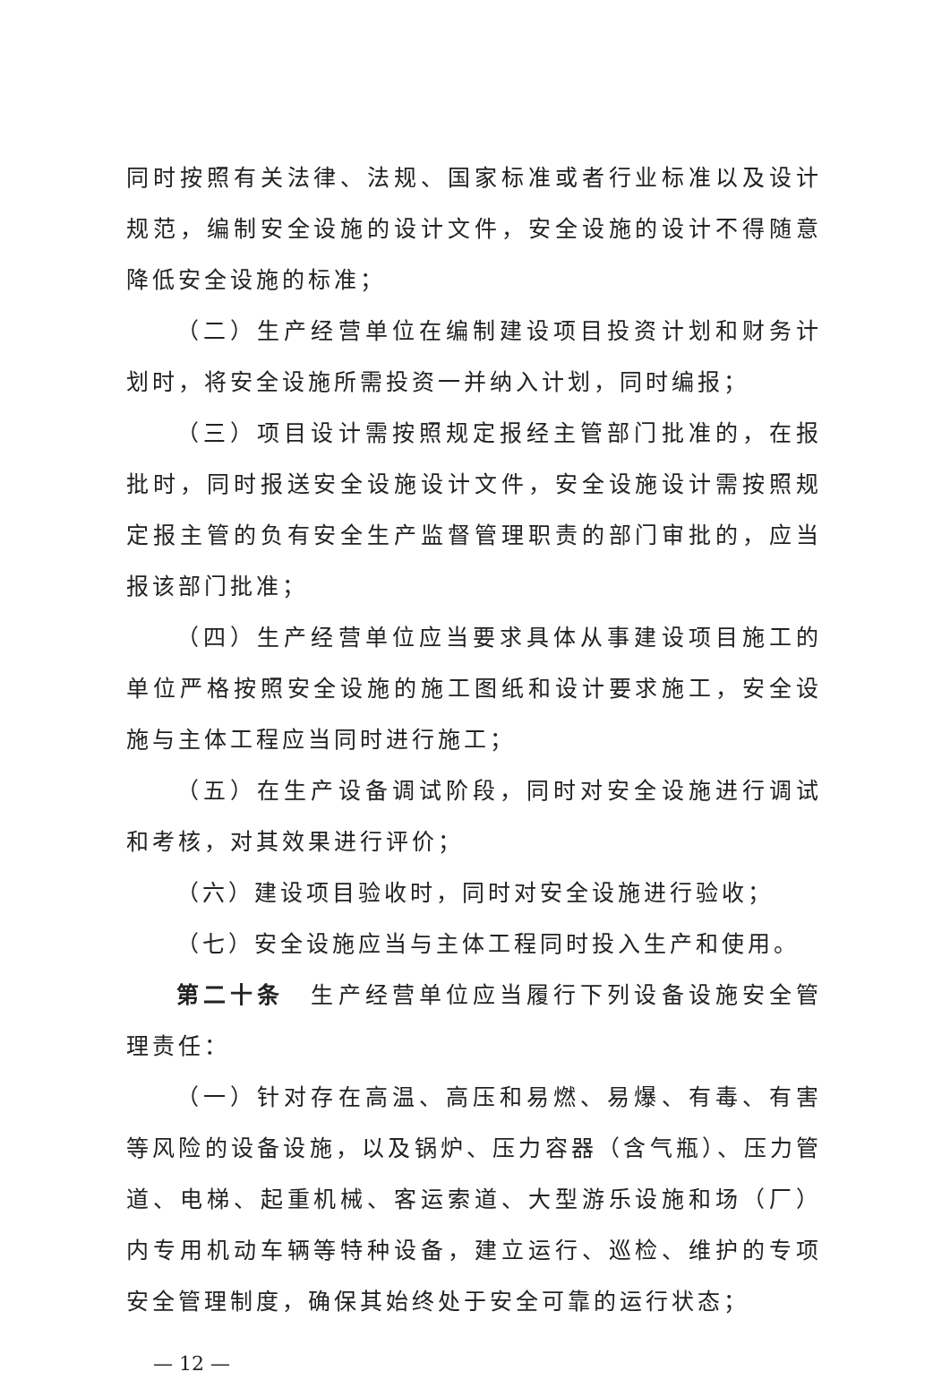同时按照有关法律、法规、国家标准或者行业标准以及设计规范，编制安全设施的设计文件，安全设施的设计不得随意降低安全设施的标准；
（二）生产经营单位在编制建设项目投资计划和财务计划时，将安全设施所需投资一并纳入计划，同时编报；
（三）项目设计需按照规定报经主管部门批准的，在报批时，同时报送安全设施设计文件，安全设施设计需按照规定报主管的负有安全生产监督管理职责的部门审批的，应当报该部门批准；
（四）生产经营单位应当要求具体从事建设项目施工的单位严格按照安全设施的施工图纸和设计要求施工，安全设施与主体工程应当同时进行施工；
（五）在生产设备调试阶段，同时对安全设施进行调试和考核，对其效果进行评价；
（六）建设项目验收时，同时对安全设施进行验收；
（七）安全设施应当与主体工程同时投入生产和使用。
第二十条　生产经营单位应当履行下列设备设施安全管理责任：
（一）针对存在高温、高压和易燃、易爆、有毒、有害等风险的设备设施，以及锅炉、压力容器（含气瓶）、压力管道、电梯、起重机械、客运索道、大型游乐设施和场（厂）内专用机动车辆等特种设备，建立运行、巡检、维护的专项安全管理制度，确保其始终处于安全可靠的运行状态；
— 12 —